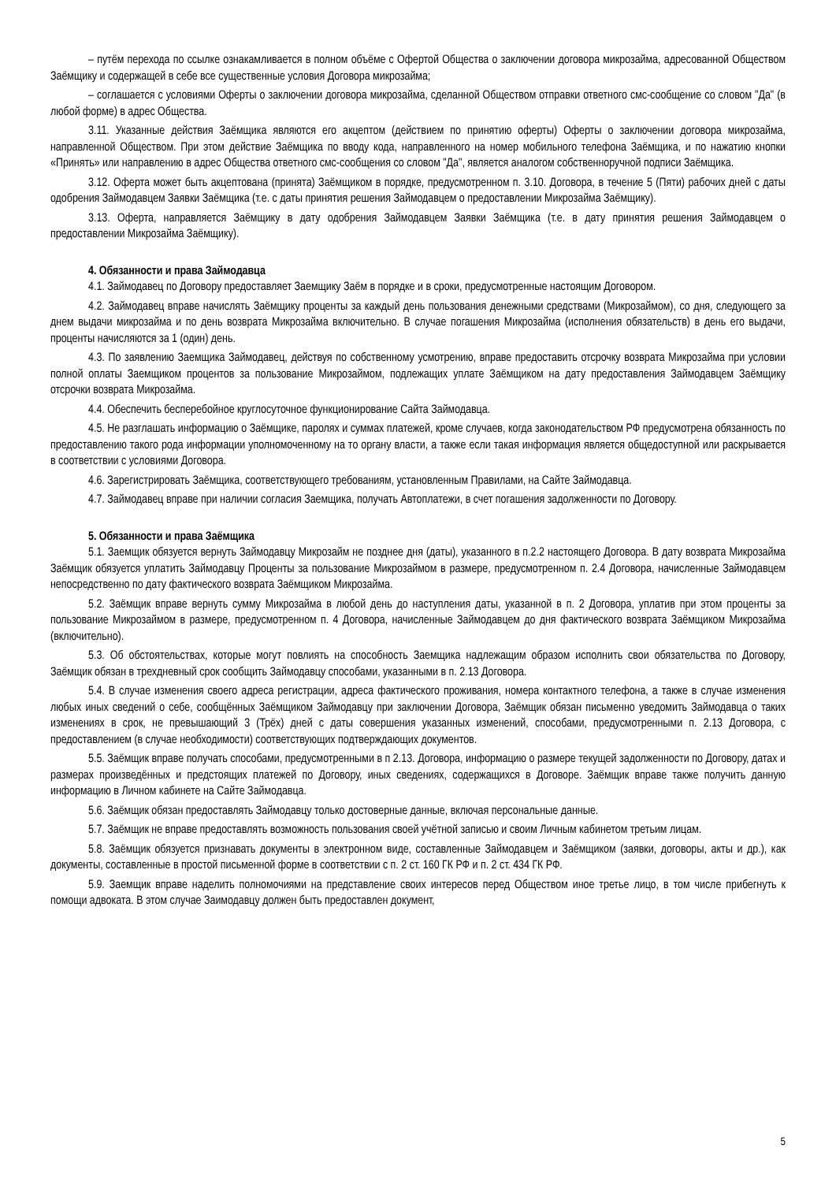– путём перехода по ссылке ознакамливается в полном объёме с Офертой Общества о заключении договора микрозайма, адресованной Обществом Заёмщику и содержащей в себе все существенные условия Договора микрозайма;
– соглашается с условиями Оферты о заключении договора микрозайма, сделанной Обществом отправки ответного смс-сообщение со словом "Да" (в любой форме) в адрес Общества.
3.11. Указанные действия Заёмщика являются его акцептом (действием по принятию оферты) Оферты о заключении договора микрозайма, направленной Обществом. При этом действие Заёмщика по вводу кода, направленного на номер мобильного телефона Заёмщика, и по нажатию кнопки «Принять» или направлению в адрес Общества ответного смс-сообщения со словом "Да", является аналогом собственноручной подписи Заёмщика.
3.12. Оферта может быть акцептована (принята) Заёмщиком в порядке, предусмотренном п. 3.10. Договора, в течение 5 (Пяти) рабочих дней с даты одобрения Займодавцем Заявки Заёмщика (т.е. с даты принятия решения Займодавцем о предоставлении Микрозайма Заёмщику).
3.13. Оферта, направляется Заёмщику в дату одобрения Займодавцем Заявки Заёмщика (т.е. в дату принятия решения Займодавцем о предоставлении Микрозайма Заёмщику).
4. Обязанности и права Займодавца
4.1. Займодавец по Договору предоставляет Заемщику Заём в порядке и в сроки, предусмотренные настоящим Договором.
4.2. Займодавец вправе начислять Заёмщику проценты за каждый день пользования денежными средствами (Микрозаймом), со дня, следующего за днем выдачи микрозайма и по день возврата Микрозайма включительно. В случае погашения Микрозайма (исполнения обязательств) в день его выдачи, проценты начисляются за 1 (один) день.
4.3. По заявлению Заемщика Займодавец, действуя по собственному усмотрению, вправе предоставить отсрочку возврата Микрозайма при условии полной оплаты Заемщиком процентов за пользование Микрозаймом, подлежащих уплате Заёмщиком на дату предоставления Займодавцем Заёмщику отсрочки возврата Микрозайма.
4.4. Обеспечить бесперебойное круглосуточное функционирование Сайта Займодавца.
4.5. Не разглашать информацию о Заёмщике, паролях и суммах платежей, кроме случаев, когда законодательством РФ предусмотрена обязанность по предоставлению такого рода информации уполномоченному на то органу власти, а также если такая информация является общедоступной или раскрывается в соответствии с условиями Договора.
4.6. Зарегистрировать Заёмщика, соответствующего требованиям, установленным Правилами, на Сайте Займодавца.
4.7. Займодавец вправе при наличии согласия Заемщика, получать Автоплатежи, в счет погашения задолженности по Договору.
5. Обязанности и права Заёмщика
5.1. Заемщик обязуется вернуть Займодавцу Микрозайм не позднее дня (даты), указанного в п.2.2 настоящего Договора. В дату возврата Микрозайма Заёмщик обязуется уплатить Займодавцу Проценты за пользование Микрозаймом в размере, предусмотренном п. 2.4 Договора, начисленные Займодавцем непосредственно по дату фактического возврата Заёмщиком Микрозайма.
5.2. Заёмщик вправе вернуть сумму Микрозайма в любой день до наступления даты, указанной в п. 2 Договора, уплатив при этом проценты за пользование Микрозаймом в размере, предусмотренном п. 4 Договора, начисленные Займодавцем до дня фактического возврата Заёмщиком Микрозайма (включительно).
5.3. Об обстоятельствах, которые могут повлиять на способность Заемщика надлежащим образом исполнить свои обязательства по Договору, Заёмщик обязан в трехдневный срок сообщить Займодавцу способами, указанными в п. 2.13 Договора.
5.4. В случае изменения своего адреса регистрации, адреса фактического проживания, номера контактного телефона, а также в случае изменения любых иных сведений о себе, сообщённых Заёмщиком Займодавцу при заключении Договора, Заёмщик обязан письменно уведомить Займодавца о таких изменениях в срок, не превышающий 3 (Трёх) дней с даты совершения указанных изменений, способами, предусмотренными п. 2.13 Договора, с предоставлением (в случае необходимости) соответствующих подтверждающих документов.
5.5. Заёмщик вправе получать способами, предусмотренными в п 2.13. Договора, информацию о размере текущей задолженности по Договору, датах и размерах произведённых и предстоящих платежей по Договору, иных сведениях, содержащихся в Договоре. Заёмщик вправе также получить данную информацию в Личном кабинете на Сайте Займодавца.
5.6. Заёмщик обязан предоставлять Займодавцу только достоверные данные, включая персональные данные.
5.7. Заёмщик не вправе предоставлять возможность пользования своей учётной записью и своим Личным кабинетом третьим лицам.
5.8. Заёмщик обязуется признавать документы в электронном виде, составленные Займодавцем и Заёмщиком (заявки, договоры, акты и др.), как документы, составленные в простой письменной форме в соответствии с п. 2 ст. 160 ГК РФ и п. 2 ст. 434 ГК РФ.
5.9. Заемщик вправе наделить полномочиями на представление своих интересов перед Обществом иное третье лицо, в том числе прибегнуть к помощи адвоката. В этом случае Заимодавцу должен быть предоставлен документ,
5